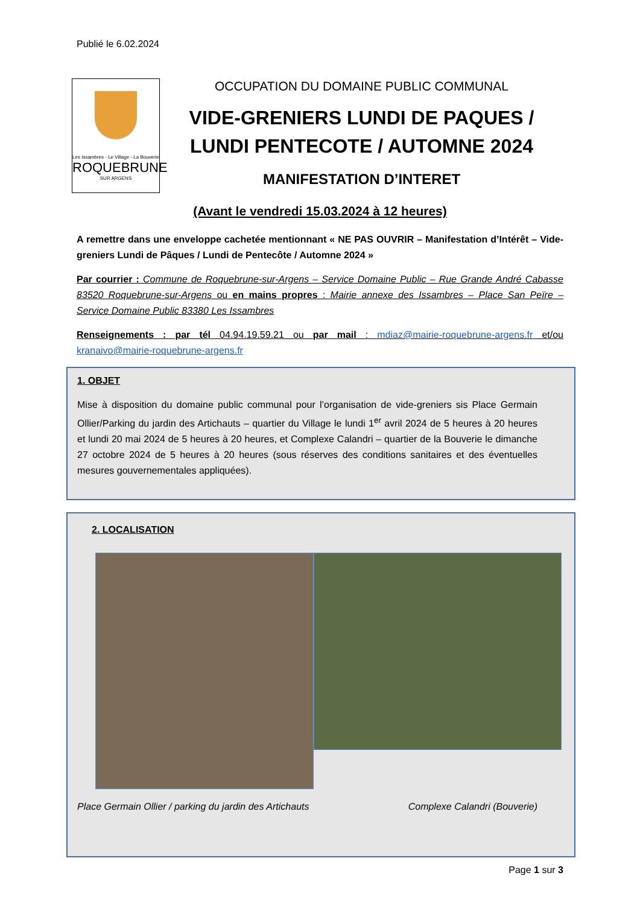Publié le 6.02.2024
Les Issambres - Le Village - La Bouverie
ROQUEBRUNE
SUR ARGENS
OCCUPATION DU DOMAINE PUBLIC COMMUNAL
VIDE-GRENIERS LUNDI DE PAQUES / LUNDI PENTECOTE / AUTOMNE 2024
MANIFESTATION D’INTERET
(Avant le vendredi 15.03.2024 à 12 heures)
A remettre dans une enveloppe cachetée mentionnant « NE PAS OUVRIR – Manifestation d’Intérêt – Vide-greniers Lundi de Pâques / Lundi de Pentecôte / Automne 2024 »
Par courrier : Commune de Roquebrune-sur-Argens – Service Domaine Public – Rue Grande André Cabasse 83520 Roquebrune-sur-Argens ou en mains propres : Mairie annexe des Issambres – Place San Peïre – Service Domaine Public 83380 Les Issambres
Renseignements : par tél 04.94.19.59.21 ou par mail : mdiaz@mairie-roquebrune-argens.fr et/ou kranaivo@mairie-roquebrune-argens.fr
1. OBJET
Mise à disposition du domaine public communal pour l’organisation de vide-greniers sis Place Germain Ollier/Parking du jardin des Artichauts – quartier du Village le lundi 1<sup>er</sup> avril 2024 de 5 heures à 20 heures et lundi 20 mai 2024 de 5 heures à 20 heures, et Complexe Calandri – quartier de la Bouverie le dimanche 27 octobre 2024 de 5 heures à 20 heures (sous réserves des conditions sanitaires et des éventuelles mesures gouvernementales appliquées).
2. LOCALISATION
Place Germain Ollier / parking du jardin des Artichauts Complexe Calandri (Bouverie)
Page 1 sur 3